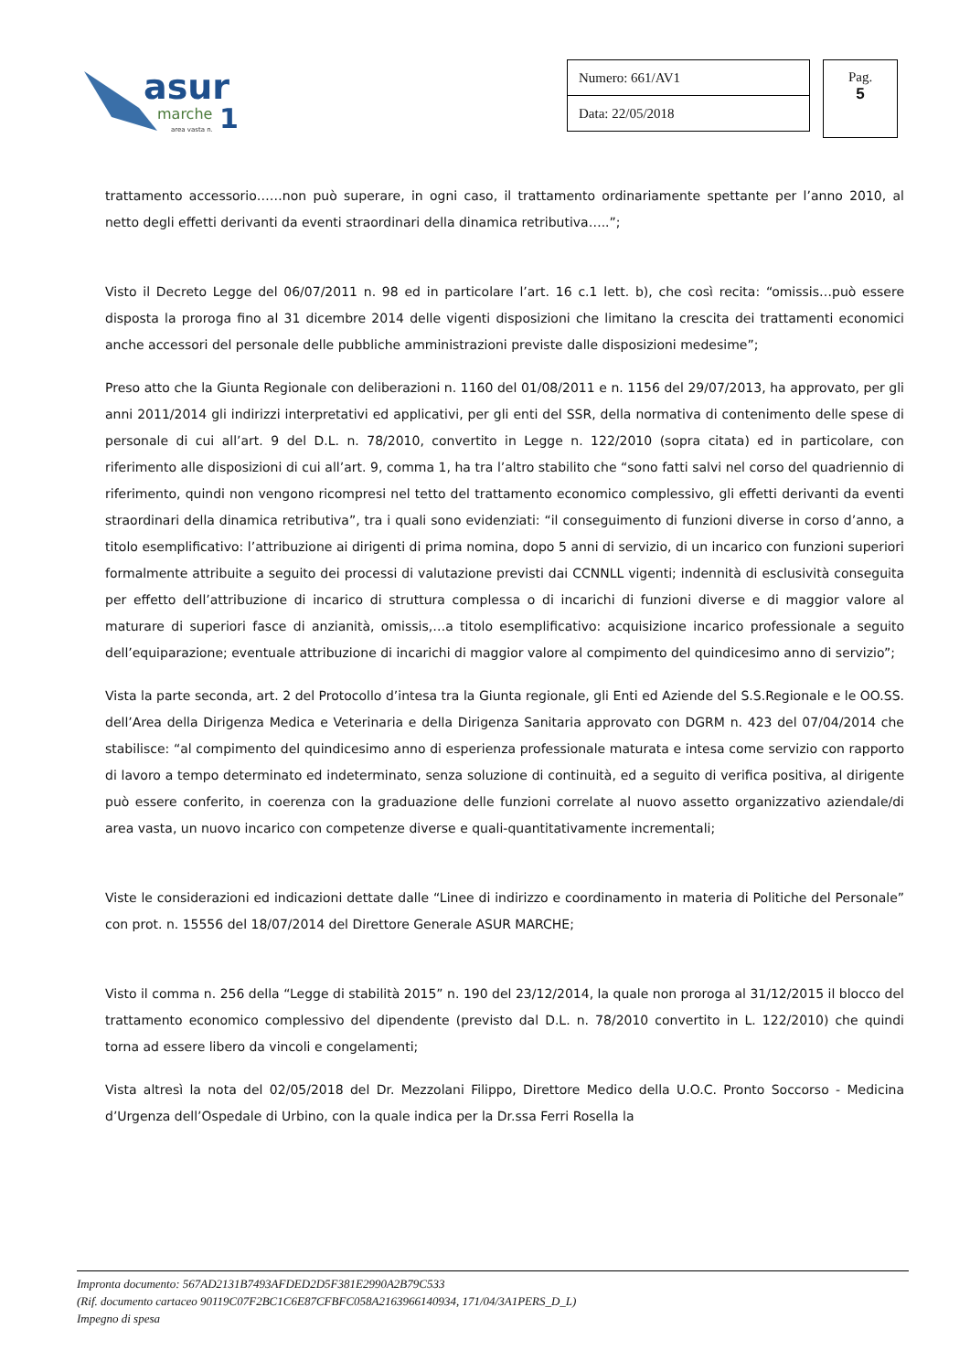asur
marche
1
area vasta n.
Numero: 661/AV1
Data: 22/05/2018
Pag.
5
trattamento accessorio……non può superare, in ogni caso, il trattamento ordinariamente spettante per l’anno 2010, al netto degli effetti derivanti da eventi straordinari della dinamica retributiva…..”;
Visto il Decreto Legge del 06/07/2011 n. 98 ed in particolare l’art. 16 c.1 lett. b), che così recita: “omissis…può essere disposta la proroga fino al 31 dicembre 2014 delle vigenti disposizioni che limitano la crescita dei trattamenti economici anche accessori del personale delle pubbliche amministrazioni previste dalle disposizioni medesime”;
Preso atto che la Giunta Regionale con deliberazioni n. 1160 del 01/08/2011 e n. 1156 del 29/07/2013, ha approvato, per gli anni 2011/2014 gli indirizzi interpretativi ed applicativi, per gli enti del SSR, della normativa di contenimento delle spese di personale di cui all’art. 9 del D.L. n. 78/2010, convertito in Legge n. 122/2010 (sopra citata) ed in particolare, con riferimento alle disposizioni di cui all’art. 9, comma 1, ha tra l’altro stabilito che “sono fatti salvi nel corso del quadriennio di riferimento, quindi non vengono ricompresi nel tetto del trattamento economico complessivo, gli effetti derivanti da eventi straordinari della dinamica retributiva”, tra i quali sono evidenziati: “il conseguimento di funzioni diverse in corso d’anno, a titolo esemplificativo: l’attribuzione ai dirigenti di prima nomina, dopo 5 anni di servizio, di un incarico con funzioni superiori formalmente attribuite a seguito dei processi di valutazione previsti dai CCNNLL vigenti; indennità di esclusività conseguita per effetto dell’attribuzione di incarico di struttura complessa o di incarichi di funzioni diverse e di maggior valore al maturare di superiori fasce di anzianità, omissis,…a titolo esemplificativo: acquisizione incarico professionale a seguito dell’equiparazione; eventuale attribuzione di incarichi di maggior valore al compimento del quindicesimo anno di servizio”;
Vista la parte seconda, art. 2 del Protocollo d’intesa tra la Giunta regionale, gli Enti ed Aziende del S.S.Regionale e le OO.SS. dell’Area della Dirigenza Medica e Veterinaria e della Dirigenza Sanitaria approvato con DGRM n. 423 del 07/04/2014 che stabilisce: “al compimento del quindicesimo anno di esperienza professionale maturata e intesa come servizio con rapporto di lavoro a tempo determinato ed indeterminato, senza soluzione di continuità, ed a seguito di verifica positiva, al dirigente può essere conferito, in coerenza con la graduazione delle funzioni correlate al nuovo assetto organizzativo aziendale/di area vasta, un nuovo incarico con competenze diverse e quali-quantitativamente incrementali;
Viste le considerazioni ed indicazioni dettate dalle “Linee di indirizzo e coordinamento in materia di Politiche del Personale” con prot. n. 15556 del 18/07/2014 del Direttore Generale ASUR MARCHE;
Visto il comma n. 256 della “Legge di stabilità 2015” n. 190 del 23/12/2014, la quale non proroga al 31/12/2015 il blocco del trattamento economico complessivo del dipendente (previsto dal D.L. n. 78/2010 convertito in L. 122/2010) che quindi torna ad essere libero da vincoli e congelamenti;
Vista altresì la nota del 02/05/2018 del Dr. Mezzolani Filippo, Direttore Medico della U.O.C. Pronto Soccorso - Medicina d’Urgenza dell’Ospedale di Urbino, con la quale indica per la Dr.ssa Ferri Rosella la
Impronta documento: 567AD2131B7493AFDED2D5F381E2990A2B79C533
(Rif. documento cartaceo 90119C07F2BC1C6E87CFBFC058A2163966140934, 171/04/3A1PERS_D_L)
Impegno di spesa